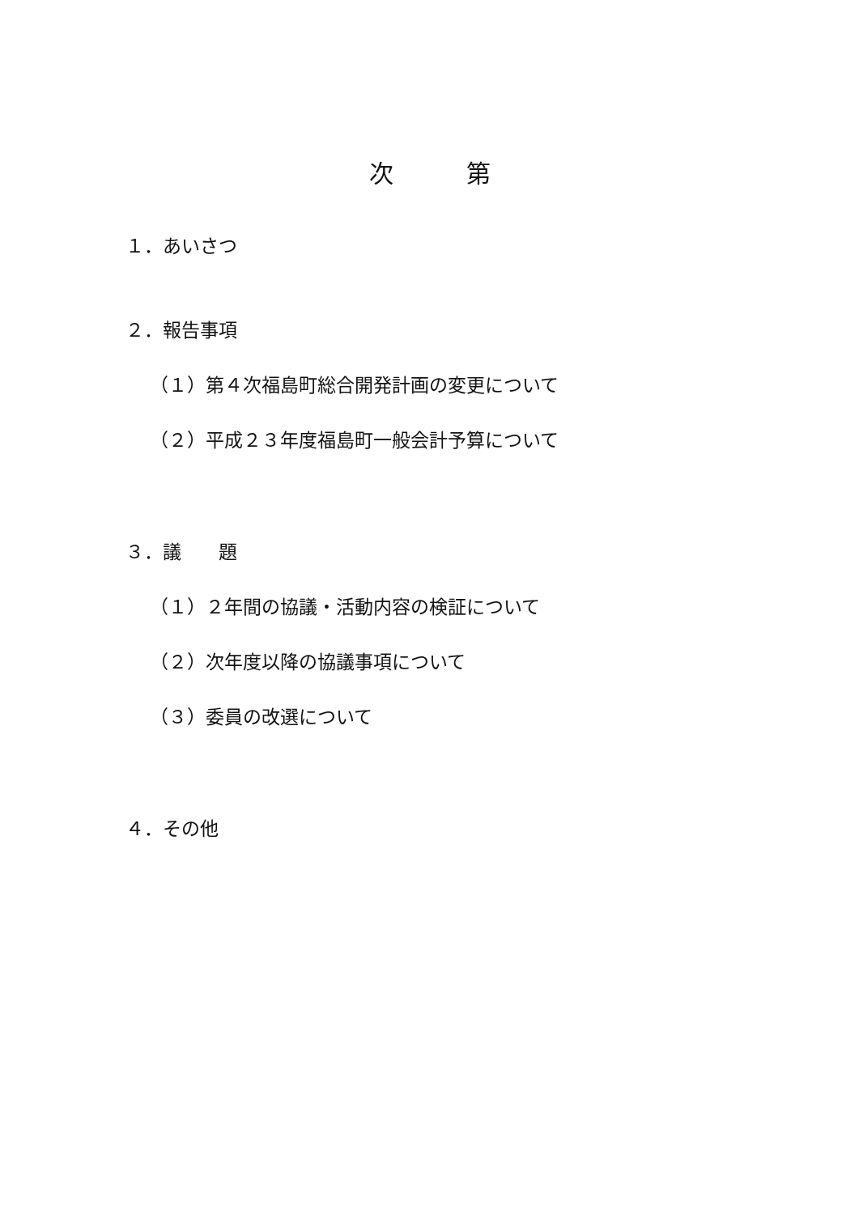次　　　第
１．あいさつ
２．報告事項
（１）第４次福島町総合開発計画の変更について
（２）平成２３年度福島町一般会計予算について
３．議　　題
（１）２年間の協議・活動内容の検証について
（２）次年度以降の協議事項について
（３）委員の改選について
４．その他